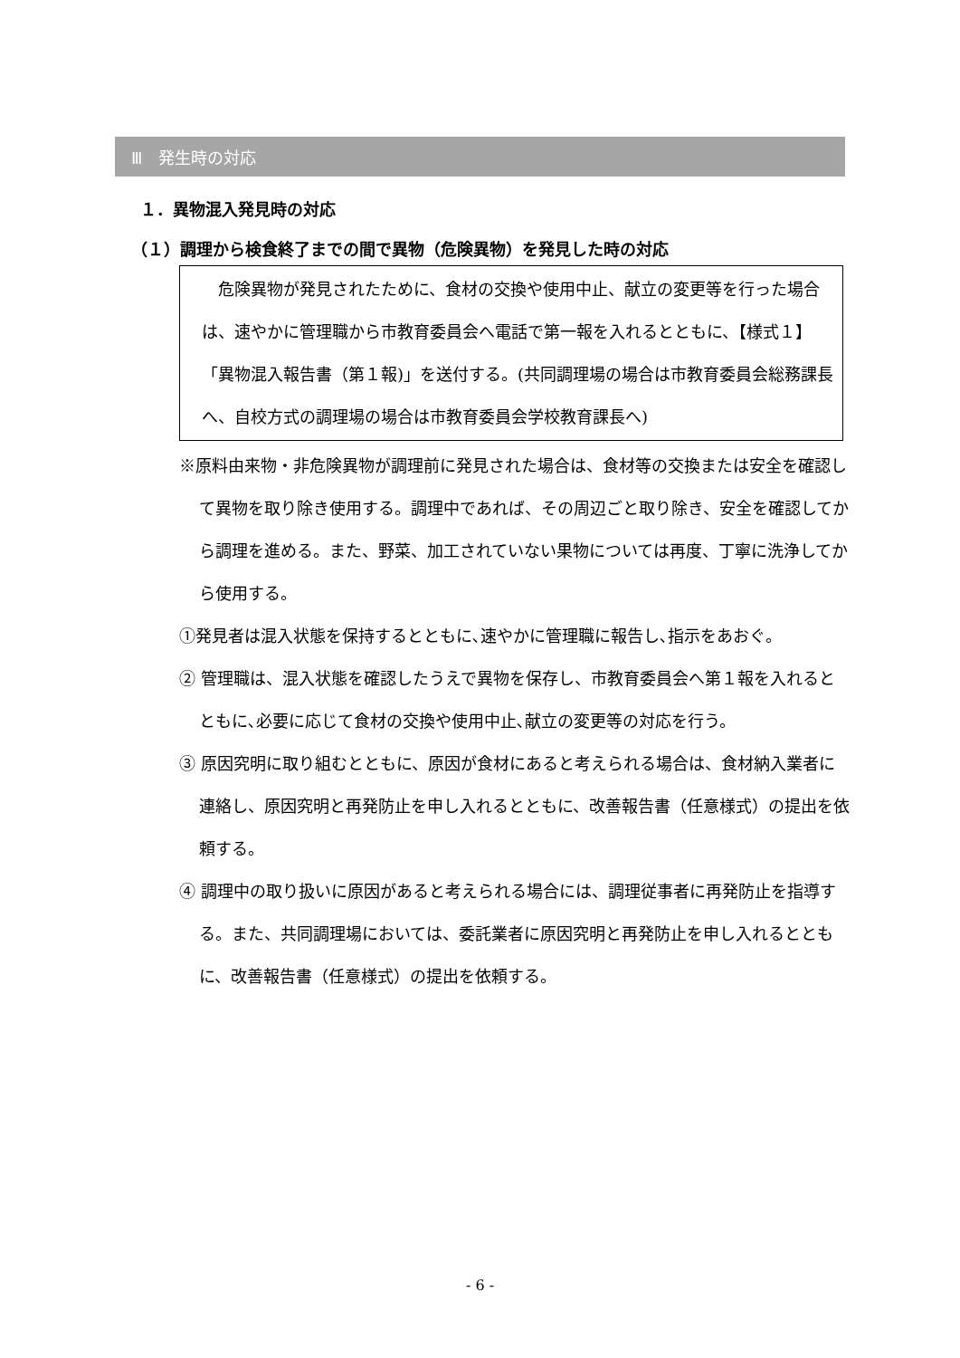Ⅲ　発生時の対応
１．異物混入発見時の対応
（１）調理から検食終了までの間で異物（危険異物）を発見した時の対応
危険異物が発見されたために、食材の交換や使用中止、献立の変更等を行った場合は、速やかに管理職から市教育委員会へ電話で第一報を入れるとともに、【様式１】「異物混入報告書（第１報)」を送付する。(共同調理場の場合は市教育委員会総務課長へ、自校方式の調理場の場合は市教育委員会学校教育課長へ)
※原料由来物・非危険異物が調理前に発見された場合は、食材等の交換または安全を確認して異物を取り除き使用する。調理中であれば、その周辺ごと取り除き、安全を確認してから調理を進める。また、野菜、加工されていない果物については再度、丁寧に洗浄してから使用する。
①発見者は混入状態を保持するとともに､速やかに管理職に報告し､指示をあおぐ。
② 管理職は、混入状態を確認したうえで異物を保存し、市教育委員会へ第１報を入れるとともに､必要に応じて食材の交換や使用中止､献立の変更等の対応を行う。
③ 原因究明に取り組むとともに、原因が食材にあると考えられる場合は、食材納入業者に連絡し、原因究明と再発防止を申し入れるとともに、改善報告書（任意様式）の提出を依頼する。
④ 調理中の取り扱いに原因があると考えられる場合には、調理従事者に再発防止を指導する。また、共同調理場においては、委託業者に原因究明と再発防止を申し入れるとともに、改善報告書（任意様式）の提出を依頼する。
- 6 -